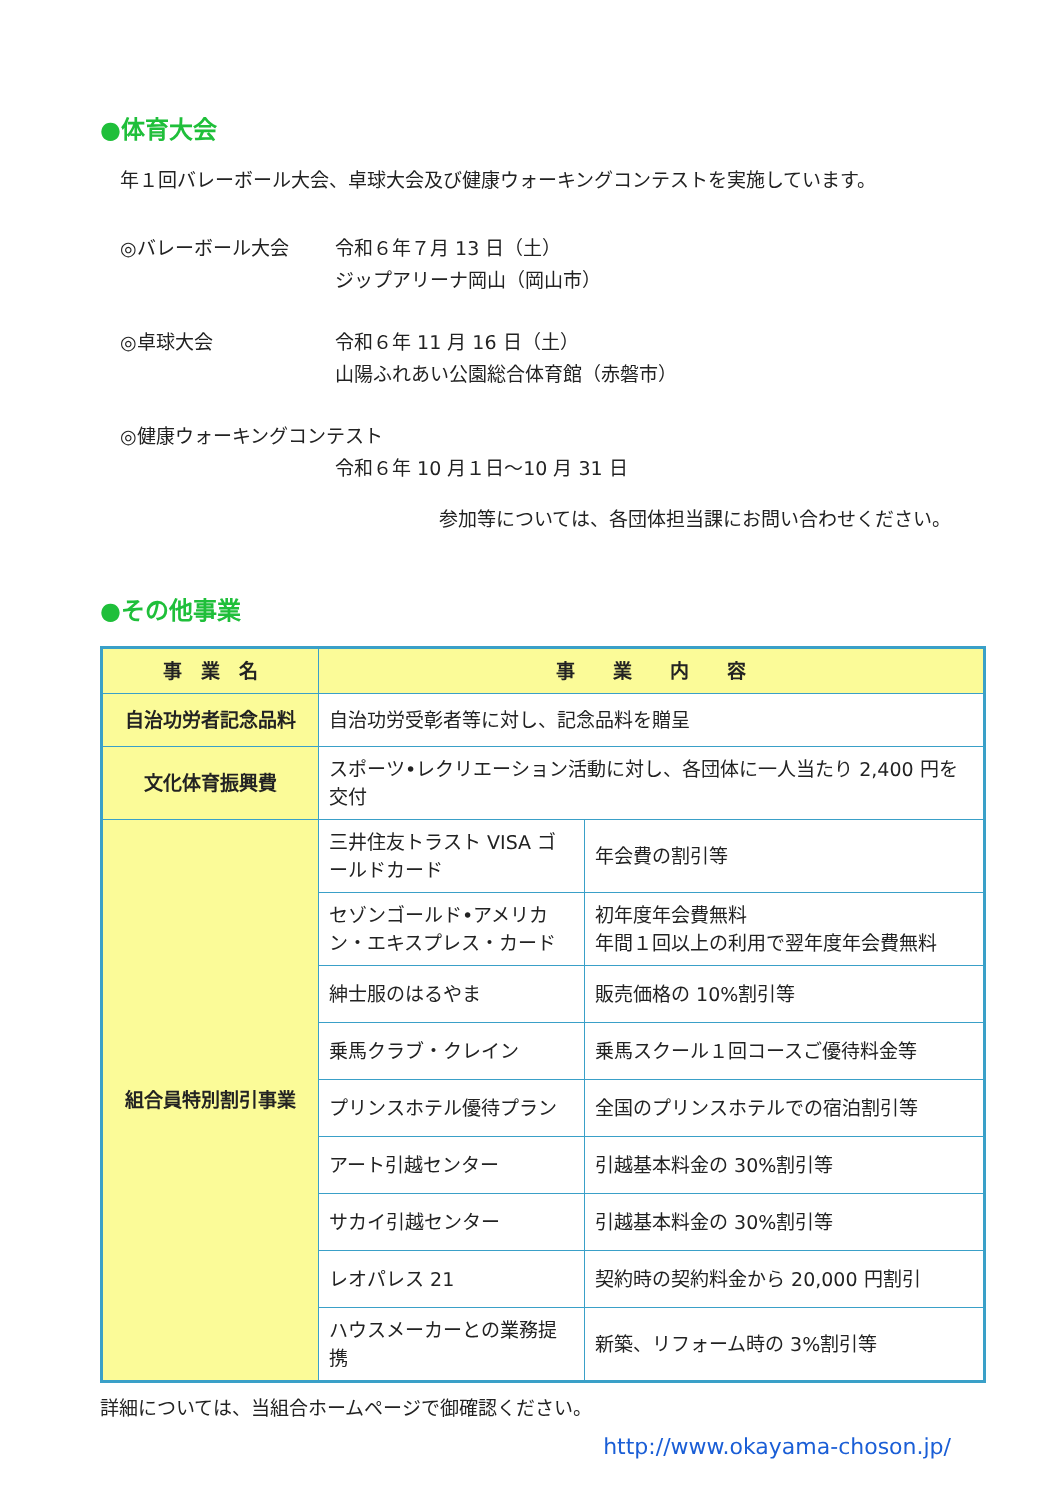●体育大会
年１回バレーボール大会、卓球大会及び健康ウォーキングコンテストを実施しています。
◎バレーボール大会 令和６年７月 13 日（土）
ジップアリーナ岡山（岡山市）
◎卓球大会 令和６年 11 月 16 日（土）
山陽ふれあい公園総合体育館（赤磐市）
◎健康ウォーキングコンテスト
令和６年 10 月１日～10 月 31 日
参加等については、各団体担当課にお問い合わせください。
●その他事業
| 事 業 名 | 事 業 内 容 | |
| --- | --- | --- |
| 自治功労者記念品料 | 自治功労受彰者等に対し、記念品料を贈呈 | |
| 文化体育振興費 | スポーツ•レクリエーション活動に対し、各団体に一人当たり 2,400 円を交付 | |
| 組合員特別割引事業 | 三井住友トラスト VISA ゴールドカード | 年会費の割引等 |
| | セゾンゴールド•アメリカン・エキスプレス・カード | 初年度年会費無料 年間１回以上の利用で翌年度年会費無料 |
| | 紳士服のはるやま | 販売価格の 10%割引等 |
| | 乗馬クラブ・クレイン | 乗馬スクール１回コースご優待料金等 |
| | プリンスホテル優待プラン | 全国のプリンスホテルでの宿泊割引等 |
| | アート引越センター | 引越基本料金の 30%割引等 |
| | サカイ引越センター | 引越基本料金の 30%割引等 |
| | レオパレス 21 | 契約時の契約料金から 20,000 円割引 |
| | ハウスメーカーとの業務提携 | 新築、リフォーム時の 3%割引等 |
詳細については、当組合ホームページで御確認ください。
http://www.okayama-choson.jp/